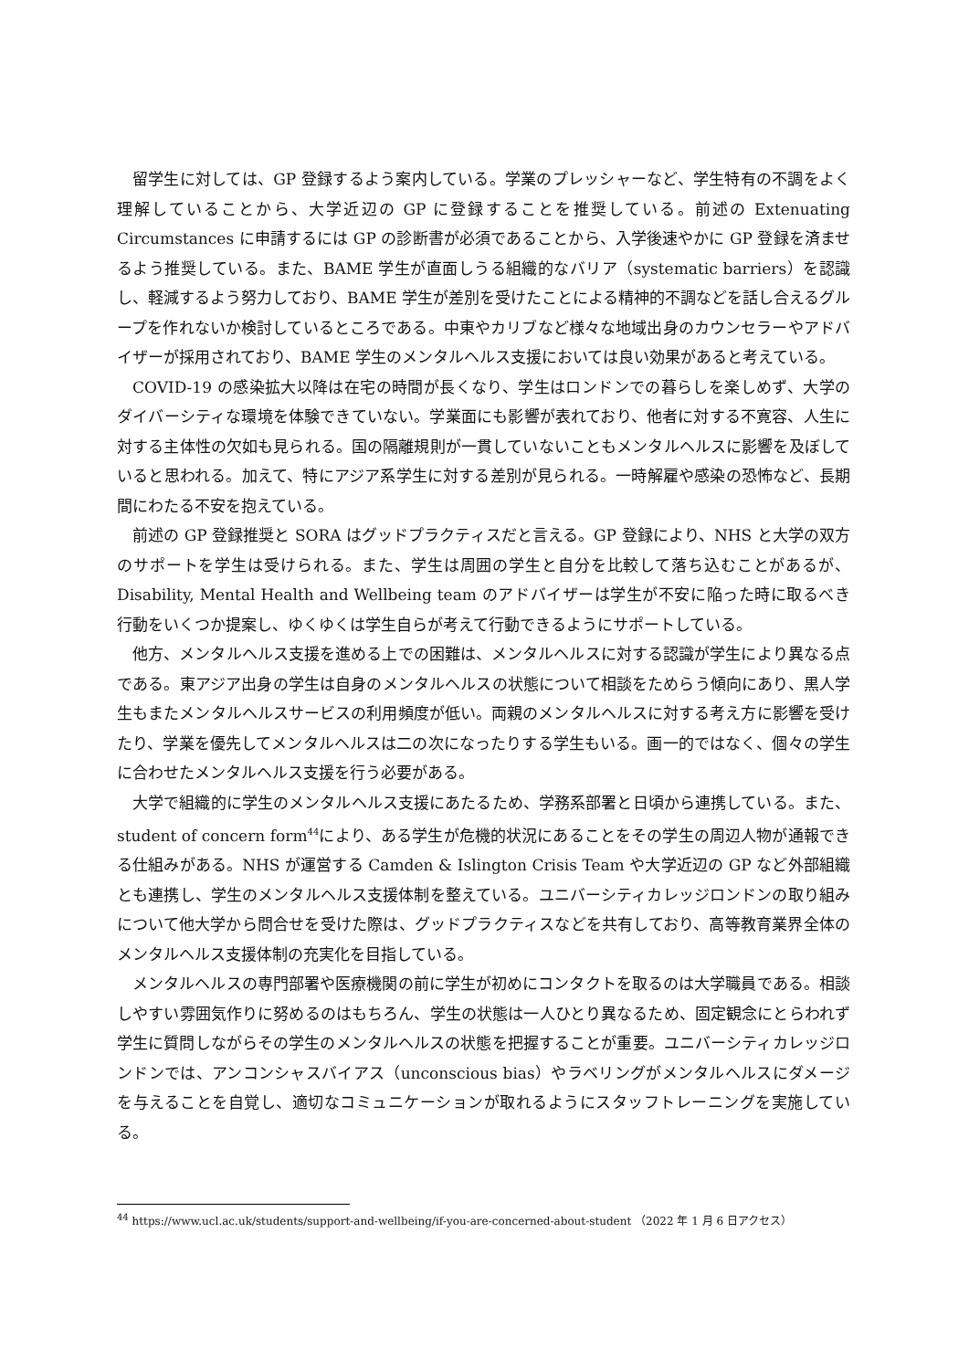留学生に対しては、GP 登録するよう案内している。学業のプレッシャーなど、学生特有の不調をよく理解していることから、大学近辺の GP に登録することを推奨している。前述の Extenuating Circumstances に申請するには GP の診断書が必須であることから、入学後速やかに GP 登録を済ませるよう推奨している。また、BAME 学生が直面しうる組織的なバリア（systematic barriers）を認識し、軽減するよう努力しており、BAME 学生が差別を受けたことによる精神的不調などを話し合えるグループを作れないか検討しているところである。中東やカリブなど様々な地域出身のカウンセラーやアドバイザーが採用されており、BAME 学生のメンタルヘルス支援においては良い効果があると考えている。
COVID-19 の感染拡大以降は在宅の時間が長くなり、学生はロンドンでの暮らしを楽しめず、大学のダイバーシティな環境を体験できていない。学業面にも影響が表れており、他者に対する不寛容、人生に対する主体性の欠如も見られる。国の隔離規則が一貫していないこともメンタルヘルスに影響を及ぼしていると思われる。加えて、特にアジア系学生に対する差別が見られる。一時解雇や感染の恐怖など、長期間にわたる不安を抱えている。
前述の GP 登録推奨と SORA はグッドプラクティスだと言える。GP 登録により、NHS と大学の双方のサポートを学生は受けられる。また、学生は周囲の学生と自分を比較して落ち込むことがあるが、Disability, Mental Health and Wellbeing team のアドバイザーは学生が不安に陥った時に取るべき行動をいくつか提案し、ゆくゆくは学生自らが考えて行動できるようにサポートしている。
他方、メンタルヘルス支援を進める上での困難は、メンタルヘルスに対する認識が学生により異なる点である。東アジア出身の学生は自身のメンタルヘルスの状態について相談をためらう傾向にあり、黒人学生もまたメンタルヘルスサービスの利用頻度が低い。両親のメンタルヘルスに対する考え方に影響を受けたり、学業を優先してメンタルヘルスは二の次になったりする学生もいる。画一的ではなく、個々の学生に合わせたメンタルヘルス支援を行う必要がある。
大学で組織的に学生のメンタルヘルス支援にあたるため、学務系部署と日頃から連携している。また、student of concern form<sup>44</sup>により、ある学生が危機的状況にあることをその学生の周辺人物が通報できる仕組みがある。NHS が運営する Camden & Islington Crisis Team や大学近辺の GP など外部組織とも連携し、学生のメンタルヘルス支援体制を整えている。ユニバーシティカレッジロンドンの取り組みについて他大学から問合せを受けた際は、グッドプラクティスなどを共有しており、高等教育業界全体のメンタルヘルス支援体制の充実化を目指している。
メンタルヘルスの専門部署や医療機関の前に学生が初めにコンタクトを取るのは大学職員である。相談しやすい雰囲気作りに努めるのはもちろん、学生の状態は一人ひとり異なるため、固定観念にとらわれず学生に質問しながらその学生のメンタルヘルスの状態を把握することが重要。ユニバーシティカレッジロンドンでは、アンコンシャスバイアス（unconscious bias）やラベリングがメンタルヘルスにダメージを与えることを自覚し、適切なコミュニケーションが取れるようにスタッフトレーニングを実施している。
<sup>44</sup> https://www.ucl.ac.uk/students/support-and-wellbeing/if-you-are-concerned-about-student （2022 年 1 月 6 日アクセス）